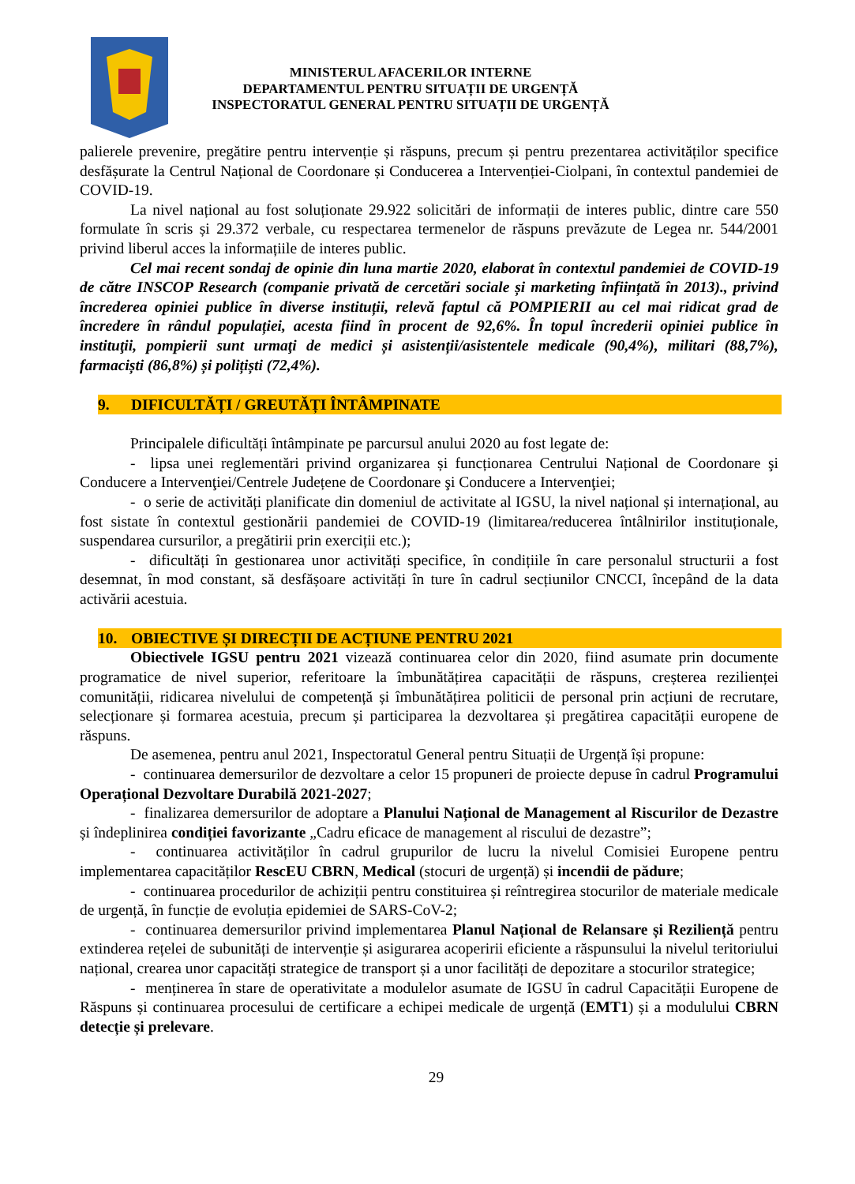MINISTERUL AFACERILOR INTERNE
DEPARTAMENTUL PENTRU SITUAȚII DE URGENȚĂ
INSPECTORATUL GENERAL PENTRU SITUAȚII DE URGENȚĂ
palierele prevenire, pregătire pentru intervenție și răspuns, precum și pentru prezentarea activităților specifice desfășurate la Centrul Național de Coordonare și Conducerea a Intervenției-Ciolpani, în contextul pandemiei de COVID-19.
La nivel național au fost soluționate 29.922 solicitări de informații de interes public, dintre care 550 formulate în scris și 29.372 verbale, cu respectarea termenelor de răspuns prevăzute de Legea nr. 544/2001 privind liberul acces la informațiile de interes public.
Cel mai recent sondaj de opinie din luna martie 2020, elaborat în contextul pandemiei de COVID-19 de către INSCOP Research (companie privată de cercetări sociale și marketing înființată în 2013)., privind încrederea opiniei publice în diverse instituții, relevă faptul că POMPIERII au cel mai ridicat grad de încredere în rândul populației, acesta fiind în procent de 92,6%. În topul încrederii opiniei publice în instituţii, pompierii sunt urmaţi de medici și asistenții/asistentele medicale (90,4%), militari (88,7%), farmaciști (86,8%) și polițiști (72,4%).
9. DIFICULTĂȚI / GREUTĂȚI ÎNTÂMPINATE
Principalele dificultăți întâmpinate pe parcursul anului 2020 au fost legate de:
- lipsa unei reglementări privind organizarea și funcționarea Centrului Național de Coordonare şi Conducere a Intervenţiei/Centrele Județene de Coordonare şi Conducere a Intervenţiei;
- o serie de activități planificate din domeniul de activitate al IGSU, la nivel național și internațional, au fost sistate în contextul gestionării pandemiei de COVID-19 (limitarea/reducerea întâlnirilor instituționale, suspendarea cursurilor, a pregătirii prin exerciții etc.);
- dificultăți în gestionarea unor activități specifice, în condițiile în care personalul structurii a fost desemnat, în mod constant, să desfășoare activități în ture în cadrul secțiunilor CNCCI, începând de la data activării acestuia.
10. OBIECTIVE ȘI DIRECȚII DE ACȚIUNE PENTRU 2021
Obiectivele IGSU pentru 2021 vizează continuarea celor din 2020, fiind asumate prin documente programatice de nivel superior, referitoare la îmbunătățirea capacității de răspuns, creșterea rezilienței comunității, ridicarea nivelului de competență și îmbunătățirea politicii de personal prin acțiuni de recrutare, selecționare și formarea acestuia, precum și participarea la dezvoltarea și pregătirea capacității europene de răspuns.
De asemenea, pentru anul 2021, Inspectoratul General pentru Situații de Urgență își propune:
- continuarea demersurilor de dezvoltare a celor 15 propuneri de proiecte depuse în cadrul Programului Operațional Dezvoltare Durabilă 2021-2027;
- finalizarea demersurilor de adoptare a Planului Național de Management al Riscurilor de Dezastre și îndeplinirea condiției favorizante „Cadru eficace de management al riscului de dezastre”;
- continuarea activităților în cadrul grupurilor de lucru la nivelul Comisiei Europene pentru implementarea capacităților RescEU CBRN, Medical (stocuri de urgență) și incendii de pădure;
- continuarea procedurilor de achiziții pentru constituirea și reîntregirea stocurilor de materiale medicale de urgență, în funcție de evoluția epidemiei de SARS-CoV-2;
- continuarea demersurilor privind implementarea Planul Național de Relansare și Reziliență pentru extinderea rețelei de subunități de intervenție și asigurarea acoperirii eficiente a răspunsului la nivelul teritoriului național, crearea unor capacități strategice de transport și a unor facilități de depozitare a stocurilor strategice;
- menținerea în stare de operativitate a modulelor asumate de IGSU în cadrul Capacității Europene de Răspuns și continuarea procesului de certificare a echipei medicale de urgență (EMT1) și a modulului CBRN detecție și prelevare.
29